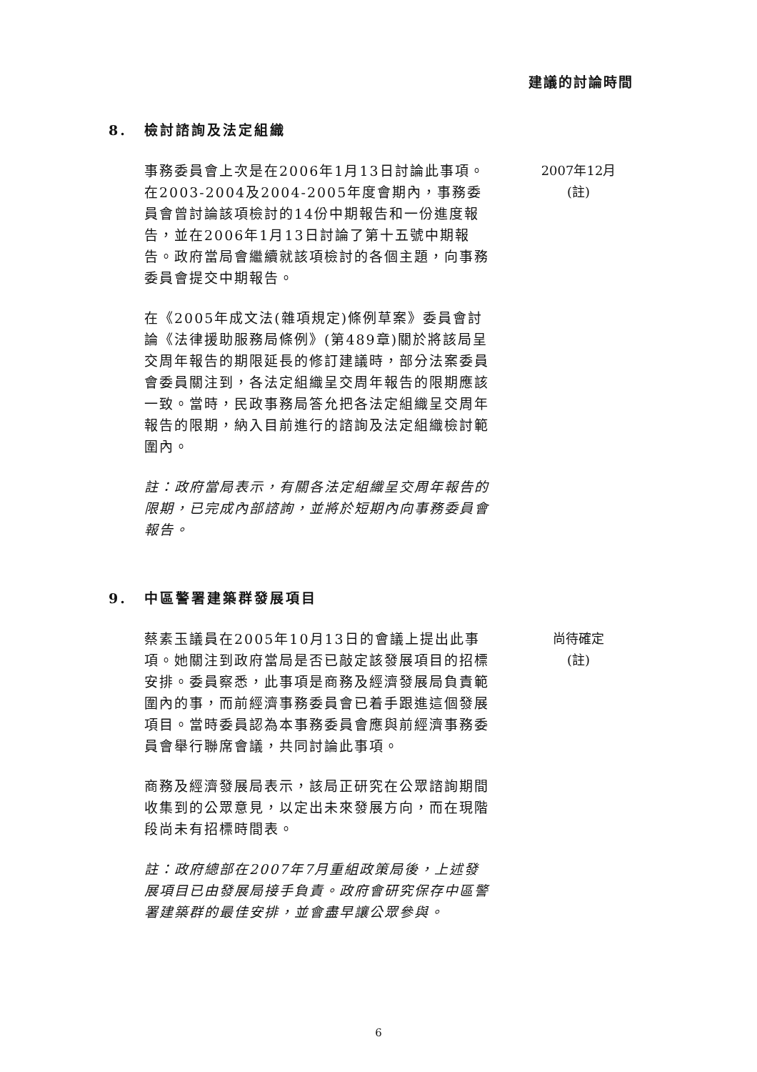建議的討論時間
8. 檢討諮詢及法定組織
事務委員會上次是在2006年1月13日討論此事項。在2003-2004及2004-2005年度會期內，事務委員會曾討論該項檢討的14份中期報告和一份進度報告，並在2006年1月13日討論了第十五號中期報告。政府當局會繼續就該項檢討的各個主題，向事務委員會提交中期報告。
在《2005年成文法(雜項規定)條例草案》委員會討論《法律援助服務局條例》(第489章)關於將該局呈交周年報告的期限延長的修訂建議時，部分法案委員會委員關注到，各法定組織呈交周年報告的限期應該一致。當時，民政事務局答允把各法定組織呈交周年報告的限期，納入目前進行的諮詢及法定組織檢討範圍內。
註：政府當局表示，有關各法定組織呈交周年報告的限期，已完成內部諮詢，並將於短期內向事務委員會報告。
2007年12月
(註)
9. 中區警署建築群發展項目
蔡素玉議員在2005年10月13日的會議上提出此事項。她關注到政府當局是否已敲定該發展項目的招標安排。委員察悉，此事項是商務及經濟發展局負責範圍內的事，而前經濟事務委員會已着手跟進這個發展項目。當時委員認為本事務委員會應與前經濟事務委員會舉行聯席會議，共同討論此事項。
商務及經濟發展局表示，該局正研究在公眾諮詢期間收集到的公眾意見，以定出未來發展方向，而在現階段尚未有招標時間表。
註：政府總部在2007年7月重組政策局後，上述發展項目已由發展局接手負責。政府會研究保存中區警署建築群的最佳安排，並會盡早讓公眾參與。
尚待確定
(註)
6